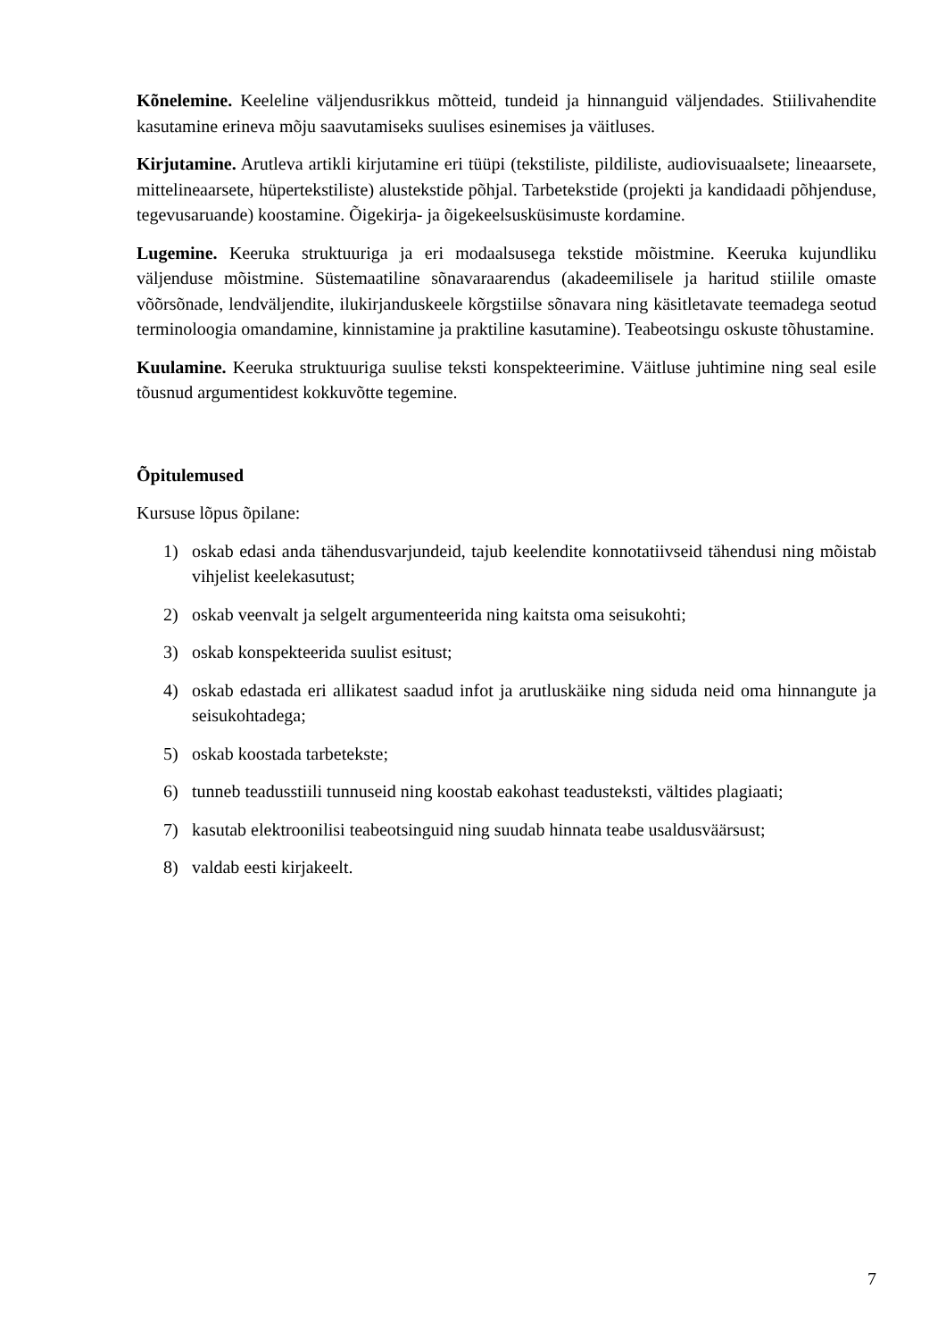Kõnelemine. Keeleline väljendusrikkus mõtteid, tundeid ja hinnanguid väljendades. Stiilivahendite kasutamine erineva mõju saavutamiseks suulises esinemises ja väitluses.
Kirjutamine. Arutleva artikli kirjutamine eri tüüpi (tekstiliste, pildiliste, audiovisuaalsete; lineaarsete, mittelineaarsete, hüpertekstiliste) alustekstide põhjal. Tarbetekstide (projekti ja kandidaadi põhjenduse, tegevusaruande) koostamine. Õigekirja- ja õigekeelsusküsimuste kordamine.
Lugemine. Keeruka struktuuriga ja eri modaalsusega tekstide mõistmine. Keeruka kujundliku väljenduse mõistmine. Süstemaatiline sõnavaraarendus (akadeemilisele ja haritud stiilile omaste võõrsõnade, lendväljendite, ilukirjanduskeele kõrgstiilse sõnavara ning käsitletavate teemadega seotud terminoloogia omandamine, kinnistamine ja praktiline kasutamine). Teabeotsingu oskuste tõhustamine.
Kuulamine. Keeruka struktuuriga suulise teksti konspekteerimine. Väitluse juhtimine ning seal esile tõusnud argumentidest kokkuvõtte tegemine.
Õpitulemused
Kursuse lõpus õpilane:
1) oskab edasi anda tähendusvarjundeid, tajub keelendite konnotatiivseid tähendusi ning mõistab vihjelist keelekasutust;
2) oskab veenvalt ja selgelt argumenteerida ning kaitsta oma seisukohti;
3) oskab konspekteerida suulist esitust;
4) oskab edastada eri allikatest saadud infot ja arutluskäike ning siduda neid oma hinnangute ja seisukohtadega;
5) oskab koostada tarbetekste;
6) tunneb teadusstiili tunnuseid ning koostab eakohast teadusteksti, vältides plagiaati;
7) kasutab elektroonilisi teabeotsinguid ning suudab hinnata teabe usaldusväärsust;
8) valdab eesti kirjakeelt.
7